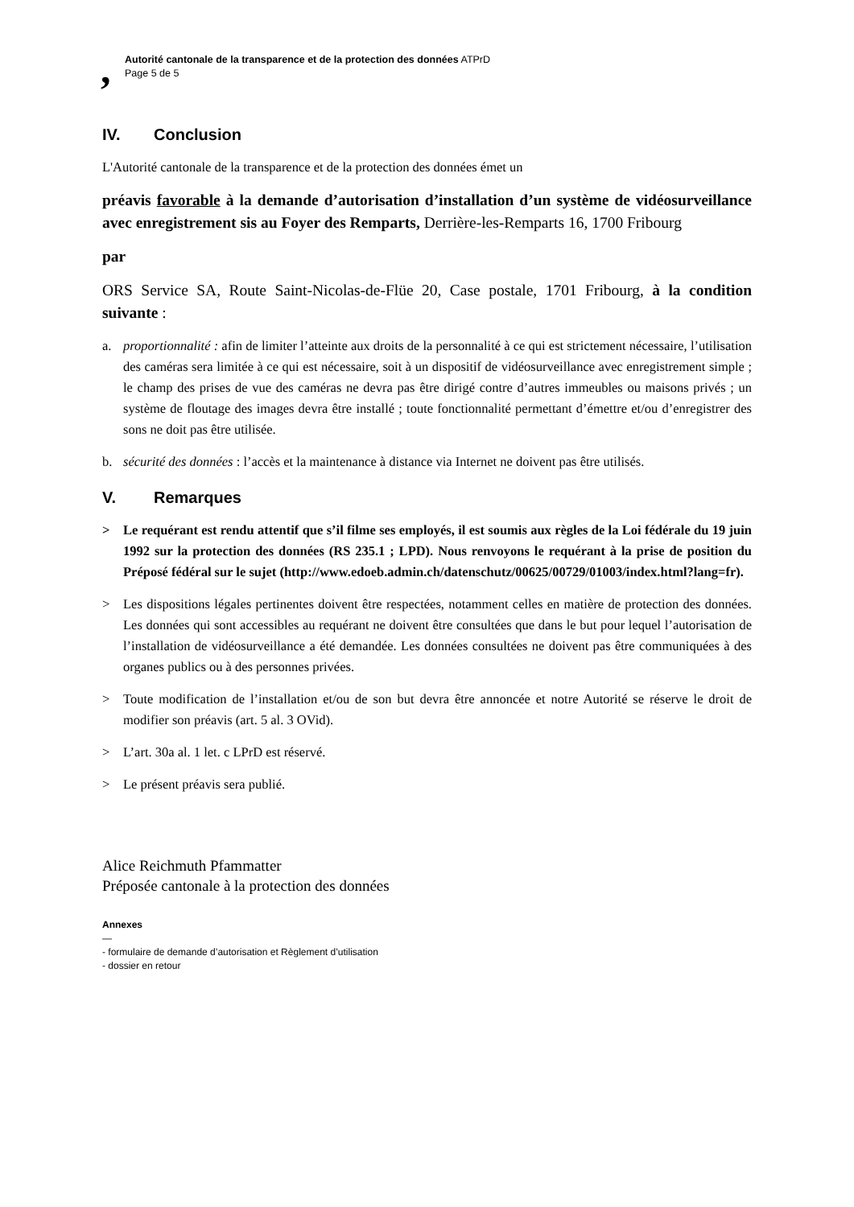,
Autorité cantonale de la transparence et de la protection des données ATPrD
Page 5 de 5
IV. Conclusion
L'Autorité cantonale de la transparence et de la protection des données émet un
préavis favorable à la demande d’autorisation d’installation d’un système de vidéosurveillance avec enregistrement sis au Foyer des Remparts, Derrière-les-Remparts 16, 1700 Fribourg
par
ORS Service SA, Route Saint-Nicolas-de-Flüe 20, Case postale, 1701 Fribourg, à la condition suivante :
a. proportionnalité : afin de limiter l’atteinte aux droits de la personnalité à ce qui est strictement nécessaire, l’utilisation des caméras sera limitée à ce qui est nécessaire, soit à un dispositif de vidéosurveillance avec enregistrement simple ; le champ des prises de vue des caméras ne devra pas être dirigé contre d’autres immeubles ou maisons privés ; un système de floutage des images devra être installé ; toute fonctionnalité permettant d’émettre et/ou d’enregistrer des sons ne doit pas être utilisée.
b. sécurité des données : l’accès et la maintenance à distance via Internet ne doivent pas être utilisés.
V. Remarques
> Le requérant est rendu attentif que s’il filme ses employés, il est soumis aux règles de la Loi fédérale du 19 juin 1992 sur la protection des données (RS 235.1 ; LPD). Nous renvoyons le requérant à la prise de position du Préposé fédéral sur le sujet (http://www.edoeb.admin.ch/datenschutz/00625/00729/01003/index.html?lang=fr).
> Les dispositions légales pertinentes doivent être respectées, notamment celles en matière de protection des données. Les données qui sont accessibles au requérant ne doivent être consultées que dans le but pour lequel l’autorisation de l’installation de vidéosurveillance a été demandée. Les données consultées ne doivent pas être communiquées à des organes publics ou à des personnes privées.
> Toute modification de l’installation et/ou de son but devra être annoncée et notre Autorité se réserve le droit de modifier son préavis (art. 5 al. 3 OVid).
> L’art. 30a al. 1 let. c LPrD est réservé.
> Le présent préavis sera publié.
Alice Reichmuth Pfammatter
Préposée cantonale à la protection des données
Annexes
—
- formulaire de demande d’autorisation et Règlement d’utilisation
- dossier en retour